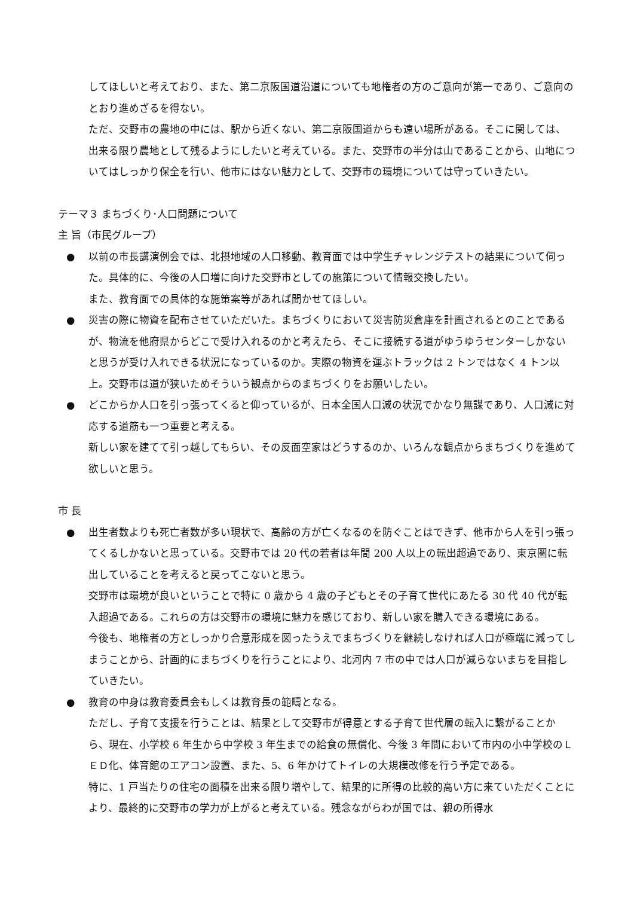してほしいと考えており、また、第二京阪国道沿道についても地権者の方のご意向が第一であり、ご意向のとおり進めざるを得ない。
ただ、交野市の農地の中には、駅から近くない、第二京阪国道からも遠い場所がある。そこに関しては、出来る限り農地として残るようにしたいと考えている。また、交野市の半分は山であることから、山地についてはしっかり保全を行い、他市にはない魅力として、交野市の環境については守っていきたい。
テーマ３ まちづくり･人口問題について
主 旨（市民グループ）
●
以前の市長講演例会では、北摂地域の人口移動、教育面では中学生チャレンジテストの結果について伺った。具体的に、今後の人口増に向けた交野市としての施策について情報交換したい。
また、教育面での具体的な施策案等があれば聞かせてほしい。
●
災害の際に物資を配布させていただいた。まちづくりにおいて災害防災倉庫を計画されるとのことであるが、物流を他府県からどこで受け入れるのかと考えたら、そこに接続する道がゆうゆうセンターしかないと思うが受け入れできる状況になっているのか。実際の物資を運ぶトラックは 2 トンではなく 4 トン以上。交野市は道が狭いためそういう観点からのまちづくりをお願いしたい。
●
どこからか人口を引っ張ってくると仰っているが、日本全国人口減の状況でかなり無謀であり、人口減に対応する道筋も一つ重要と考える。
新しい家を建てて引っ越してもらい、その反面空家はどうするのか、いろんな観点からまちづくりを進めて欲しいと思う。
市 長
●
出生者数よりも死亡者数が多い現状で、高齢の方が亡くなるのを防ぐことはできず、他市から人を引っ張ってくるしかないと思っている。交野市では 20 代の若者は年間 200 人以上の転出超過であり、東京圏に転出していることを考えると戻ってこないと思う。
交野市は環境が良いということで特に 0 歳から 4 歳の子どもとその子育て世代にあたる 30 代 40 代が転入超過である。これらの方は交野市の環境に魅力を感じており、新しい家を購入できる環境にある。
今後も、地権者の方としっかり合意形成を図ったうえでまちづくりを継続しなければ人口が極端に減ってしまうことから、計画的にまちづくりを行うことにより、北河内 7 市の中では人口が減らないまちを目指していきたい。
●
教育の中身は教育委員会もしくは教育長の範疇となる。
ただし、子育て支援を行うことは、結果として交野市が得意とする子育て世代層の転入に繋がることから、現在、小学校 6 年生から中学校 3 年生までの給食の無償化、今後 3 年間において市内の小中学校のＬＥＤ化、体育館のエアコン設置、また、5、6 年かけてトイレの大規模改修を行う予定である。
特に、1 戸当たりの住宅の面積を出来る限り増やして、結果的に所得の比較的高い方に来ていただくことにより、最終的に交野市の学力が上がると考えている。残念ながらわが国では、親の所得水